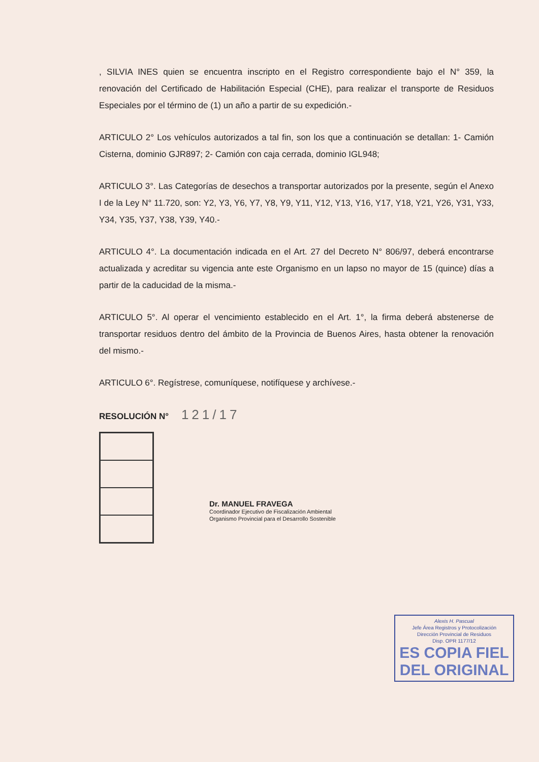, SILVIA INES quien se encuentra inscripto en el Registro correspondiente bajo el N° 359, la renovación del Certificado de Habilitación Especial (CHE), para realizar el transporte de Residuos Especiales por el término de (1) un año a partir de su expedición.-
ARTICULO 2° Los vehículos autorizados a tal fin, son los que a continuación se detallan: 1- Camión Cisterna, dominio GJR897; 2- Camión con caja cerrada, dominio IGL948;
ARTICULO 3°. Las Categorías de desechos a transportar autorizados por la presente, según el Anexo I de la Ley N° 11.720, son: Y2, Y3, Y6, Y7, Y8, Y9, Y11, Y12, Y13, Y16, Y17, Y18, Y21, Y26, Y31, Y33, Y34, Y35, Y37, Y38, Y39, Y40.-
ARTICULO 4°. La documentación indicada en el Art. 27 del Decreto N° 806/97, deberá encontrarse actualizada y acreditar su vigencia ante este Organismo en un lapso no mayor de 15 (quince) días a partir de la caducidad de la misma.-
ARTICULO 5°. Al operar el vencimiento establecido en el Art. 1°, la firma deberá abstenerse de transportar residuos dentro del ámbito de la Provincia de Buenos Aires, hasta obtener la renovación del mismo.-
ARTICULO 6°. Regístrese, comuníquese, notifíquese y archívese.-
RESOLUCIÓN N° 121/17
Dr. MANUEL FRAVEGA
Coordinador Ejecutivo de Fiscalización Ambiental
Organismo Provincial para el Desarrollo Sostenible
Alexis H. Pascual
Jefe Área Registros y Protocolización
Dirección Provincial de Residuos
Disp. OPR 1177/12
ES COPIA FIEL
DEL ORIGINAL